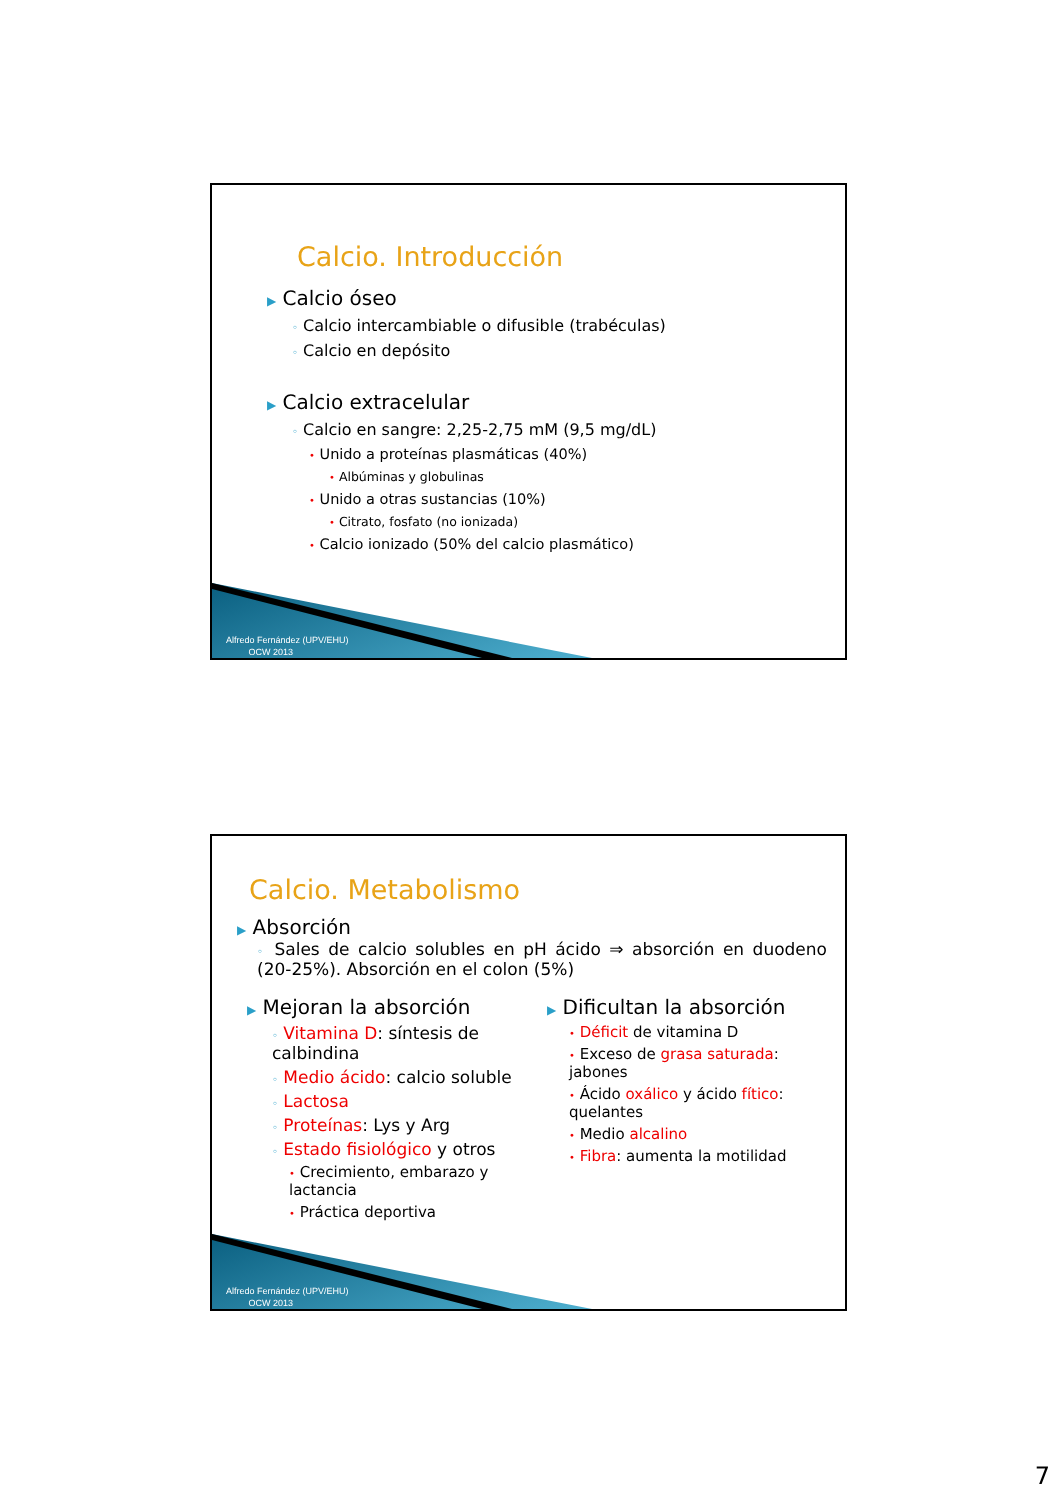Calcio. Introducción
▶ Calcio óseo
◦ Calcio intercambiable o difusible (trabéculas)
◦ Calcio en depósito
▶ Calcio extracelular
◦ Calcio en sangre: 2,25-2,75 mM (9,5 mg/dL)
• Unido a proteínas plasmáticas (40%)
• Albúminas y globulinas
• Unido a otras sustancias (10%)
• Citrato, fosfato (no ionizada)
• Calcio ionizado (50% del calcio plasmático)
Alfredo Fernández (UPV/EHU)
OCW 2013
Calcio. Metabolismo
▶ Absorción
◦ Sales de calcio solubles en pH ácido ⇒ absorción en duodeno (20-25%). Absorción en el colon (5%)
▶ Mejoran la absorción
◦ Vitamina D: síntesis de calbindina
◦ Medio ácido: calcio soluble
◦ Lactosa
◦ Proteínas: Lys y Arg
◦ Estado fisiológico y otros
• Crecimiento, embarazo y lactancia
• Práctica deportiva
▶ Dificultan la absorción
• Déficit de vitamina D
• Exceso de grasa saturada: jabones
• Ácido oxálico y ácido fítico: quelantes
• Medio alcalino
• Fibra: aumenta la motilidad
Alfredo Fernández (UPV/EHU)
OCW 2013
7